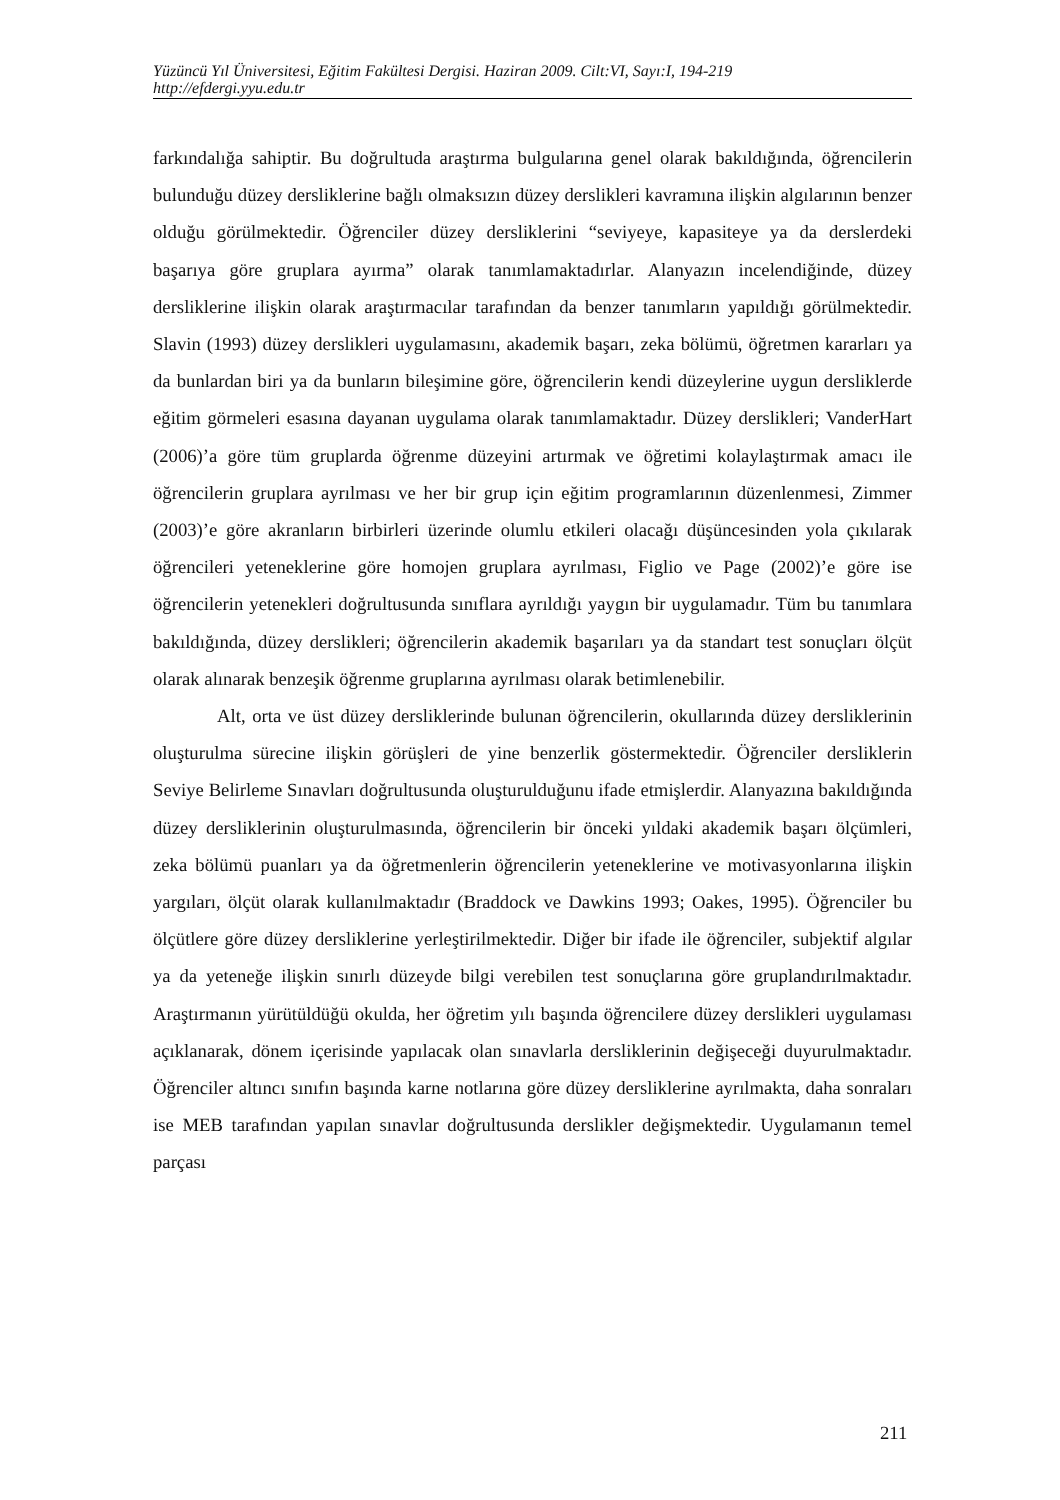Yüzüncü Yıl Üniversitesi, Eğitim Fakültesi Dergisi. Haziran 2009. Cilt:VI, Sayı:I, 194-219
http://efdergi.yyu.edu.tr
farkındalığa sahiptir. Bu doğrultuda araştırma bulgularına genel olarak bakıldığında, öğrencilerin bulunduğu düzey dersliklerine bağlı olmaksızın düzey derslikleri kavramına ilişkin algılarının benzer olduğu görülmektedir. Öğrenciler düzey dersliklerini “seviyeye, kapasiteye ya da derslerdeki başarıya göre gruplara ayırma” olarak tanımlamaktadırlar. Alanyazın incelendiğinde, düzey dersliklerine ilişkin olarak araştırmacılar tarafından da benzer tanımların yapıldığı görülmektedir. Slavin (1993) düzey derslikleri uygulamasını, akademik başarı, zeka bölümü, öğretmen kararları ya da bunlardan biri ya da bunların bileşimine göre, öğrencilerin kendi düzeylerine uygun dersliklerde eğitim görmeleri esasına dayanan uygulama olarak tanımlamaktadır. Düzey derslikleri; VanderHart (2006)’a göre tüm gruplarda öğrenme düzeyini artırmak ve öğretimi kolaylaştırmak amacı ile öğrencilerin gruplara ayrılması ve her bir grup için eğitim programlarının düzenlenmesi, Zimmer (2003)’e göre akranların birbirleri üzerinde olumlu etkileri olacağı düşüncesinden yola çıkılarak öğrencileri yeteneklerine göre homojen gruplara ayrılması, Figlio ve Page (2002)’e göre ise öğrencilerin yetenekleri doğrultusunda sınıflara ayrıldığı yaygın bir uygulamadır. Tüm bu tanımlara bakıldığında, düzey derslikleri; öğrencilerin akademik başarıları ya da standart test sonuçları ölçüt olarak alınarak benzeşik öğrenme gruplarına ayrılması olarak betimlenebilir.
Alt, orta ve üst düzey dersliklerinde bulunan öğrencilerin, okullarında düzey dersliklerinin oluşturulma sürecine ilişkin görüşleri de yine benzerlik göstermektedir. Öğrenciler dersliklerin Seviye Belirleme Sınavları doğrultusunda oluşturulduğunu ifade etmişlerdir. Alanyazına bakıldığında düzey dersliklerinin oluşturulmasında, öğrencilerin bir önceki yıldaki akademik başarı ölçümleri, zeka bölümü puanları ya da öğretmenlerin öğrencilerin yeteneklerine ve motivasyonlarına ilişkin yargıları, ölçüt olarak kullanılmaktadır (Braddock ve Dawkins 1993; Oakes, 1995). Öğrenciler bu ölçütlere göre düzey dersliklerine yerleştirilmektedir. Diğer bir ifade ile öğrenciler, subjektif algılar ya da yeteneğe ilişkin sınırlı düzeyde bilgi verebilen test sonuçlarına göre gruplandırılmaktadır. Araştırmanın yürütüldüğü okulda, her öğretim yılı başında öğrencilere düzey derslikleri uygulaması açıklanarak, dönem içerisinde yapılacak olan sınavlarla dersliklerinin değişeceği duyurulmaktadır. Öğrenciler altıncı sınıfın başında karne notlarına göre düzey dersliklerine ayrılmakta, daha sonraları ise MEB tarafından yapılan sınavlar doğrultusunda derslikler değişmektedir. Uygulamanın temel parçası
211